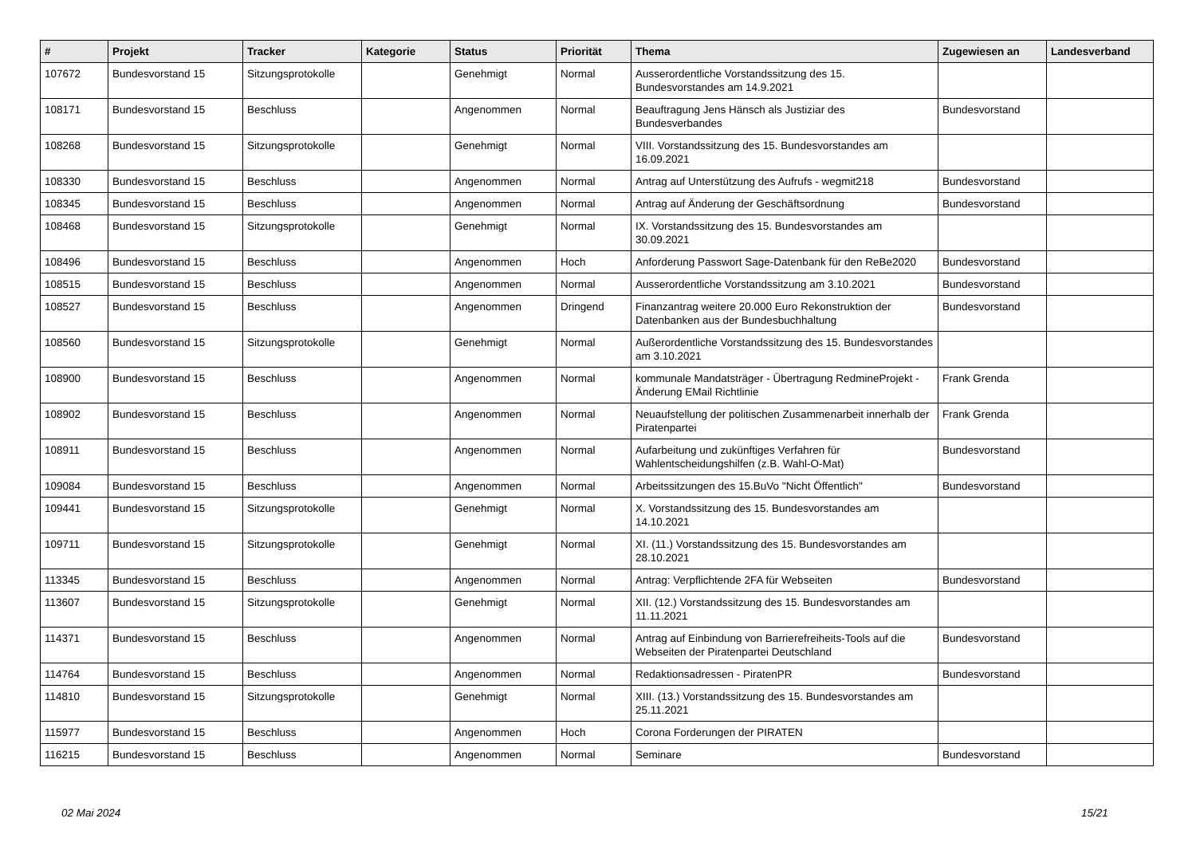| # | Projekt | Tracker | Kategorie | Status | Priorität | Thema | Zugewiesen an | Landesverband |
| --- | --- | --- | --- | --- | --- | --- | --- | --- |
| 107672 | Bundesvorstand 15 | Sitzungsprotokolle | | Genehmigt | Normal | Ausserordentliche Vorstandssitzung des 15. Bundesvorstandes am 14.9.2021 | | |
| 108171 | Bundesvorstand 15 | Beschluss | | Angenommen | Normal | Beauftragung Jens Hänsch als Justiziar des Bundesverbandes | Bundesvorstand | |
| 108268 | Bundesvorstand 15 | Sitzungsprotokolle | | Genehmigt | Normal | VIII. Vorstandssitzung des 15. Bundesvorstandes am 16.09.2021 | | |
| 108330 | Bundesvorstand 15 | Beschluss | | Angenommen | Normal | Antrag auf Unterstützung des Aufrufs - wegmit218 | Bundesvorstand | |
| 108345 | Bundesvorstand 15 | Beschluss | | Angenommen | Normal | Antrag auf Änderung der Geschäftsordnung | Bundesvorstand | |
| 108468 | Bundesvorstand 15 | Sitzungsprotokolle | | Genehmigt | Normal | IX. Vorstandssitzung des 15. Bundesvorstandes am 30.09.2021 | | |
| 108496 | Bundesvorstand 15 | Beschluss | | Angenommen | Hoch | Anforderung Passwort Sage-Datenbank für den ReBe2020 | Bundesvorstand | |
| 108515 | Bundesvorstand 15 | Beschluss | | Angenommen | Normal | Ausserordentliche Vorstandssitzung am 3.10.2021 | Bundesvorstand | |
| 108527 | Bundesvorstand 15 | Beschluss | | Angenommen | Dringend | Finanzantrag weitere 20.000 Euro Rekonstruktion der Datenbanken aus der Bundesbuchhaltung | Bundesvorstand | |
| 108560 | Bundesvorstand 15 | Sitzungsprotokolle | | Genehmigt | Normal | Außerordentliche Vorstandssitzung des 15. Bundesvorstandes am 3.10.2021 | | |
| 108900 | Bundesvorstand 15 | Beschluss | | Angenommen | Normal | kommunale Mandatsträger - Übertragung RedmineProjekt - Änderung EMail Richtlinie | Frank Grenda | |
| 108902 | Bundesvorstand 15 | Beschluss | | Angenommen | Normal | Neuaufstellung der politischen Zusammenarbeit innerhalb der Piratenpartei | Frank Grenda | |
| 108911 | Bundesvorstand 15 | Beschluss | | Angenommen | Normal | Aufarbeitung und zukünftiges Verfahren für Wahlentscheidungshilfen (z.B. Wahl-O-Mat) | Bundesvorstand | |
| 109084 | Bundesvorstand 15 | Beschluss | | Angenommen | Normal | Arbeitssitzungen des 15.BuVo "Nicht Öffentlich" | Bundesvorstand | |
| 109441 | Bundesvorstand 15 | Sitzungsprotokolle | | Genehmigt | Normal | X. Vorstandssitzung des 15. Bundesvorstandes am 14.10.2021 | | |
| 109711 | Bundesvorstand 15 | Sitzungsprotokolle | | Genehmigt | Normal | XI. (11.) Vorstandssitzung des 15. Bundesvorstandes am 28.10.2021 | | |
| 113345 | Bundesvorstand 15 | Beschluss | | Angenommen | Normal | Antrag: Verpflichtende 2FA für Webseiten | Bundesvorstand | |
| 113607 | Bundesvorstand 15 | Sitzungsprotokolle | | Genehmigt | Normal | XII. (12.) Vorstandssitzung des 15. Bundesvorstandes am 11.11.2021 | | |
| 114371 | Bundesvorstand 15 | Beschluss | | Angenommen | Normal | Antrag auf Einbindung von Barrierefreiheits-Tools auf die Webseiten der Piratenpartei Deutschland | Bundesvorstand | |
| 114764 | Bundesvorstand 15 | Beschluss | | Angenommen | Normal | Redaktionsadressen - PiratenPR | Bundesvorstand | |
| 114810 | Bundesvorstand 15 | Sitzungsprotokolle | | Genehmigt | Normal | XIII. (13.) Vorstandssitzung des 15. Bundesvorstandes am 25.11.2021 | | |
| 115977 | Bundesvorstand 15 | Beschluss | | Angenommen | Hoch | Corona Forderungen der PIRATEN | | |
| 116215 | Bundesvorstand 15 | Beschluss | | Angenommen | Normal | Seminare | Bundesvorstand | |
02 Mai 2024 15/21